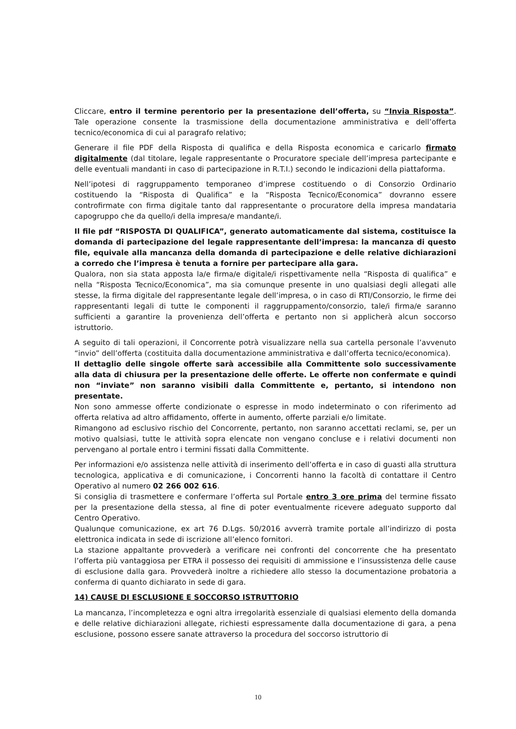Cliccare, entro il termine perentorio per la presentazione dell’offerta, su “Invia Risposta”. Tale operazione consente la trasmissione della documentazione amministrativa e dell’offerta tecnico/economica di cui al paragrafo relativo;
Generare il file PDF della Risposta di qualifica e della Risposta economica e caricarlo firmato digitalmente (dal titolare, legale rappresentante o Procuratore speciale dell’impresa partecipante e delle eventuali mandanti in caso di partecipazione in R.T.I.) secondo le indicazioni della piattaforma.
Nell’ipotesi di raggruppamento temporaneo d’imprese costituendo o di Consorzio Ordinario costituendo la “Risposta di Qualifica” e la “Risposta Tecnico/Economica” dovranno essere controfirmate con firma digitale tanto dal rappresentante o procuratore della impresa mandataria capogruppo che da quello/i della impresa/e mandante/i.
Il file pdf “RISPOSTA DI QUALIFICA”, generato automaticamente dal sistema, costituisce la domanda di partecipazione del legale rappresentante dell’impresa: la mancanza di questo file, equivale alla mancanza della domanda di partecipazione e delle relative dichiarazioni a corredo che l’impresa è tenuta a fornire per partecipare alla gara.
Qualora, non sia stata apposta la/e firma/e digitale/i rispettivamente nella “Risposta di qualifica” e nella “Risposta Tecnico/Economica”, ma sia comunque presente in uno qualsiasi degli allegati alle stesse, la firma digitale del rappresentante legale dell’impresa, o in caso di RTI/Consorzio, le firme dei rappresentanti legali di tutte le componenti il raggruppamento/consorzio, tale/i firma/e saranno sufficienti a garantire la provenienza dell’offerta e pertanto non si applicherà alcun soccorso istruttorio.
A seguito di tali operazioni, il Concorrente potrà visualizzare nella sua cartella personale l’avvenuto “invio” dell’offerta (costituita dalla documentazione amministrativa e dall’offerta tecnico/economica).
Il dettaglio delle singole offerte sarà accessibile alla Committente solo successivamente alla data di chiusura per la presentazione delle offerte. Le offerte non confermate e quindi non “inviate” non saranno visibili dalla Committente e, pertanto, si intendono non presentate.
Non sono ammesse offerte condizionate o espresse in modo indeterminato o con riferimento ad offerta relativa ad altro affidamento, offerte in aumento, offerte parziali e/o limitate.
Rimangono ad esclusivo rischio del Concorrente, pertanto, non saranno accettati reclami, se, per un motivo qualsiasi, tutte le attività sopra elencate non vengano concluse e i relativi documenti non pervengano al portale entro i termini fissati dalla Committente.
Per informazioni e/o assistenza nelle attività di inserimento dell’offerta e in caso di guasti alla struttura tecnologica, applicativa e di comunicazione, i Concorrenti hanno la facoltà di contattare il Centro Operativo al numero 02 266 002 616.
Si consiglia di trasmettere e confermare l’offerta sul Portale entro 3 ore prima del termine fissato per la presentazione della stessa, al fine di poter eventualmente ricevere adeguato supporto dal Centro Operativo.
Qualunque comunicazione, ex art 76 D.Lgs. 50/2016 avverrà tramite portale all’indirizzo di posta elettronica indicata in sede di iscrizione all’elenco fornitori.
La stazione appaltante provvederà a verificare nei confronti del concorrente che ha presentato l’offerta più vantaggiosa per ETRA il possesso dei requisiti di ammissione e l’insussistenza delle cause di esclusione dalla gara. Provvederà inoltre a richiedere allo stesso la documentazione probatoria a conferma di quanto dichiarato in sede di gara.
14) CAUSE DI ESCLUSIONE E SOCCORSO ISTRUTTORIO
La mancanza, l’incompletezza e ogni altra irregolarità essenziale di qualsiasi elemento della domanda e delle relative dichiarazioni allegate, richiesti espressamente dalla documentazione di gara, a pena esclusione, possono essere sanate attraverso la procedura del soccorso istruttorio di
10